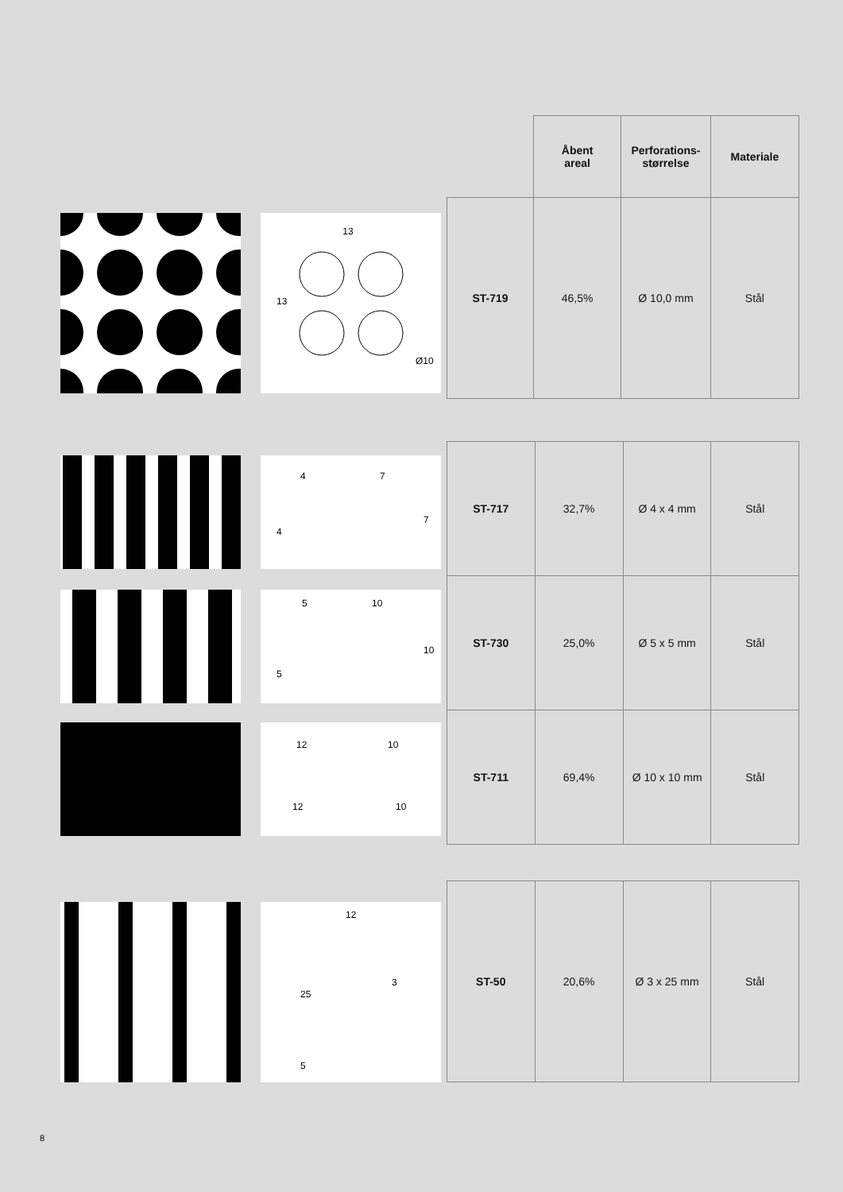| | Åbent areal | Perforations- størrelse | Materiale |
| --- | --- | --- | --- |
| ST-719 | 46,5% | Ø 10,0 mm | Stål |
13
13
Ø10
| ST-717 | 32,7% | Ø 4 x 4 mm | Stål |
| ST-730 | 25,0% | Ø 5 x 5 mm | Stål |
| ST-711 | 69,4% | Ø 10 x 10 mm | Stål |
4
7
4
7
5
10
5
10
12
10
12
10
| ST-50 | 20,6% | Ø 3 x 25 mm | Stål |
12
3
25
5
8